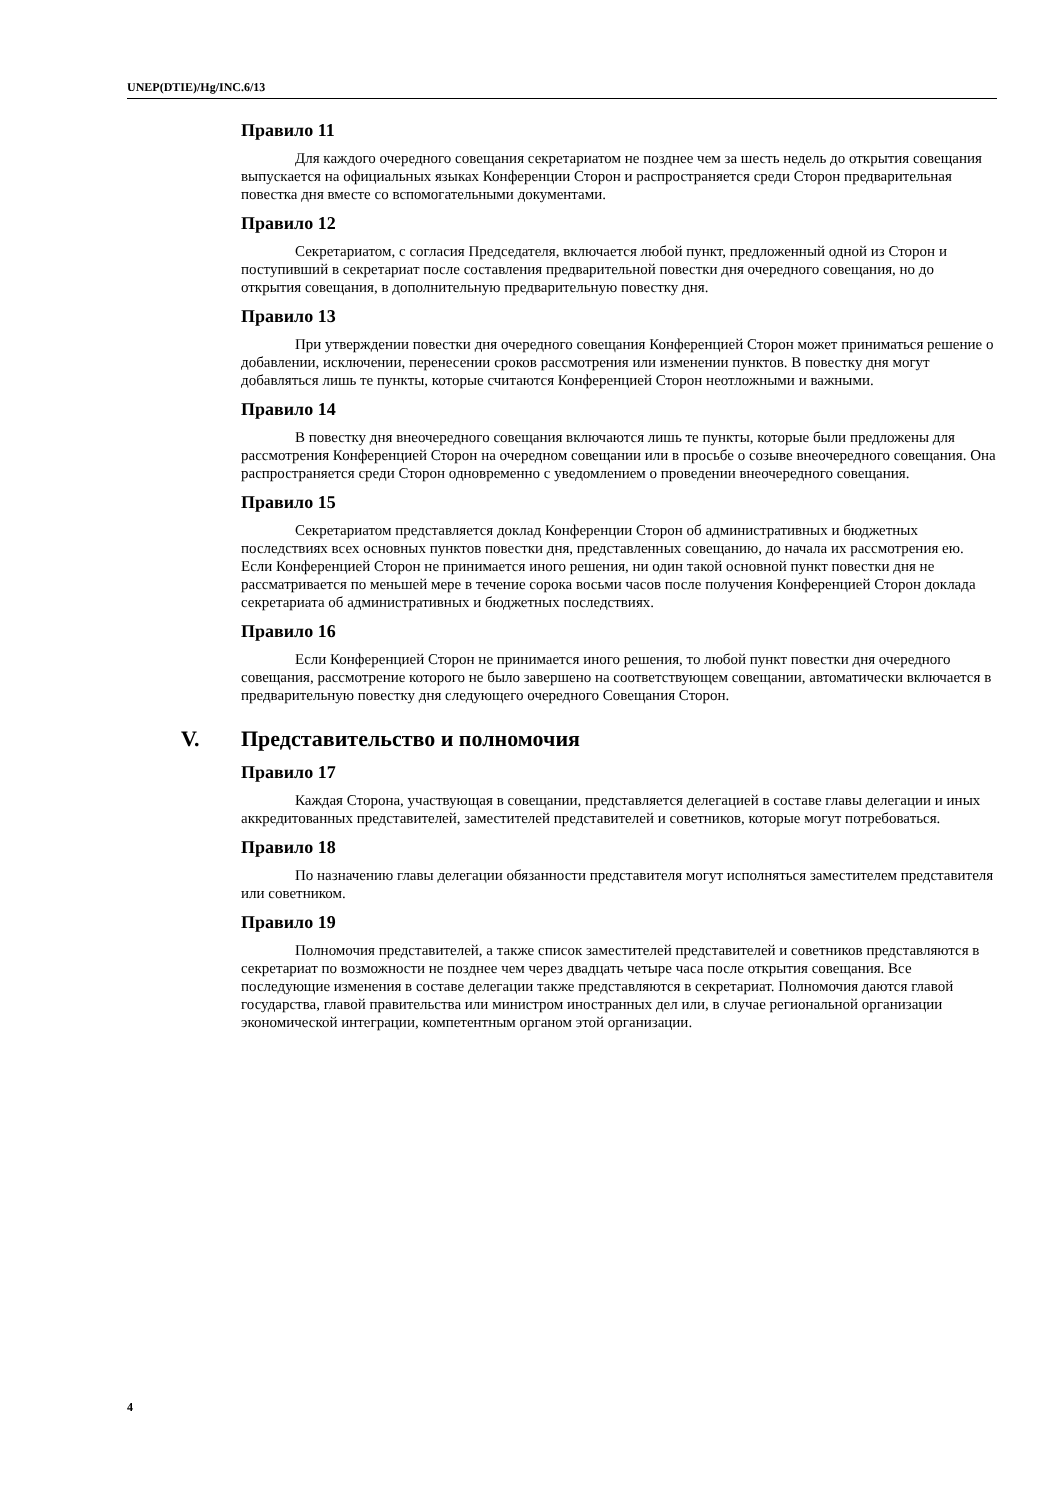UNEP(DTIE)/Hg/INC.6/13
Правило 11
Для каждого очередного совещания секретариатом не позднее чем за шесть недель до открытия совещания выпускается на официальных языках Конференции Сторон и распространяется среди Сторон предварительная повестка дня вместе со вспомогательными документами.
Правило 12
Секретариатом, с согласия Председателя, включается любой пункт, предложенный одной из Сторон и поступивший в секретариат после составления предварительной повестки дня очередного совещания, но до открытия совещания, в дополнительную предварительную повестку дня.
Правило 13
При утверждении повестки дня очередного совещания Конференцией Сторон может приниматься решение о добавлении, исключении, перенесении сроков рассмотрения или изменении пунктов. В повестку дня могут добавляться лишь те пункты, которые считаются Конференцией Сторон неотложными и важными.
Правило 14
В повестку дня внеочередного совещания включаются лишь те пункты, которые были предложены для рассмотрения Конференцией Сторон на очередном совещании или в просьбе о созыве внеочередного совещания. Она распространяется среди Сторон одновременно с уведомлением о проведении внеочередного совещания.
Правило 15
Секретариатом представляется доклад Конференции Сторон об административных и бюджетных последствиях всех основных пунктов повестки дня, представленных совещанию, до начала их рассмотрения ею. Если Конференцией Сторон не принимается иного решения, ни один такой основной пункт повестки дня не рассматривается по меньшей мере в течение сорока восьми часов после получения Конференцией Сторон доклада секретариата об административных и бюджетных последствиях.
Правило 16
Если Конференцией Сторон не принимается иного решения, то любой пункт повестки дня очередного совещания, рассмотрение которого не было завершено на соответствующем совещании, автоматически включается в предварительную повестку дня следующего очередного Совещания Сторон.
V. Представительство и полномочия
Правило 17
Каждая Сторона, участвующая в совещании, представляется делегацией в составе главы делегации и иных аккредитованных представителей, заместителей представителей и советников, которые могут потребоваться.
Правило 18
По назначению главы делегации обязанности представителя могут исполняться заместителем представителя или советником.
Правило 19
Полномочия представителей, а также список заместителей представителей и советников представляются в секретариат по возможности не позднее чем через двадцать четыре часа после открытия совещания. Все последующие изменения в составе делегации также представляются в секретариат. Полномочия даются главой государства, главой правительства или министром иностранных дел или, в случае региональной организации экономической интеграции, компетентным органом этой организации.
4